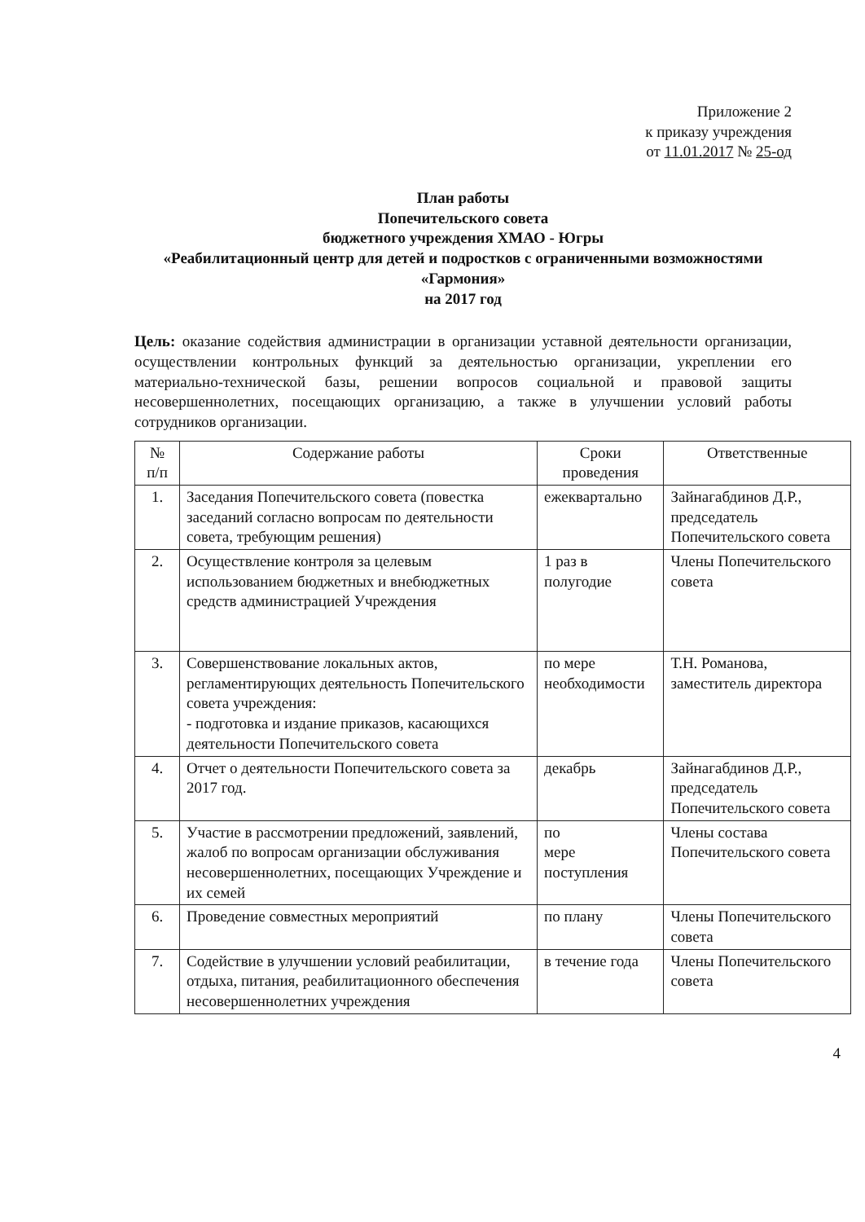Приложение 2
к приказу учреждения
от 11.01.2017 № 25-од
План работы
Попечительского совета
бюджетного учреждения ХМАО - Югры
«Реабилитационный центр для детей и подростков с ограниченными возможностями «Гармония»
на 2017 год
Цель: оказание содействия администрации в организации уставной деятельности организации, осуществлении контрольных функций за деятельностью организации, укреплении его материально-технической базы, решении вопросов социальной и правовой защиты несовершеннолетних, посещающих организацию, а также в улучшении условий работы сотрудников организации.
| № п/п | Содержание работы | Сроки проведения | Ответственные |
| --- | --- | --- | --- |
| 1. | Заседания Попечительского совета (повестка заседаний согласно вопросам по деятельности совета, требующим решения) | ежеквартально | Зайнагабдинов Д.Р., председатель Попечительского совета |
| 2. | Осуществление контроля за целевым использованием бюджетных и внебюджетных средств администрацией Учреждения | 1 раз в полугодие | Члены Попечительского совета |
| 3. | Совершенствование локальных актов, регламентирующих деятельность Попечительского совета учреждения: - подготовка и издание приказов, касающихся деятельности Попечительского совета | по мере необходимости | Т.Н. Романова, заместитель директора |
| 4. | Отчет о деятельности Попечительского совета за 2017 год. | декабрь | Зайнагабдинов Д.Р., председатель Попечительского совета |
| 5. | Участие в рассмотрении предложений, заявлений, жалоб по вопросам организации обслуживания несовершеннолетних, посещающих Учреждение и их семей | по мере поступления | Члены состава Попечительского совета |
| 6. | Проведение совместных мероприятий | по плану | Члены Попечительского совета |
| 7. | Содействие в улучшении условий реабилитации, отдыха, питания, реабилитационного обеспечения несовершеннолетних учреждения | в течение года | Члены Попечительского совета |
4